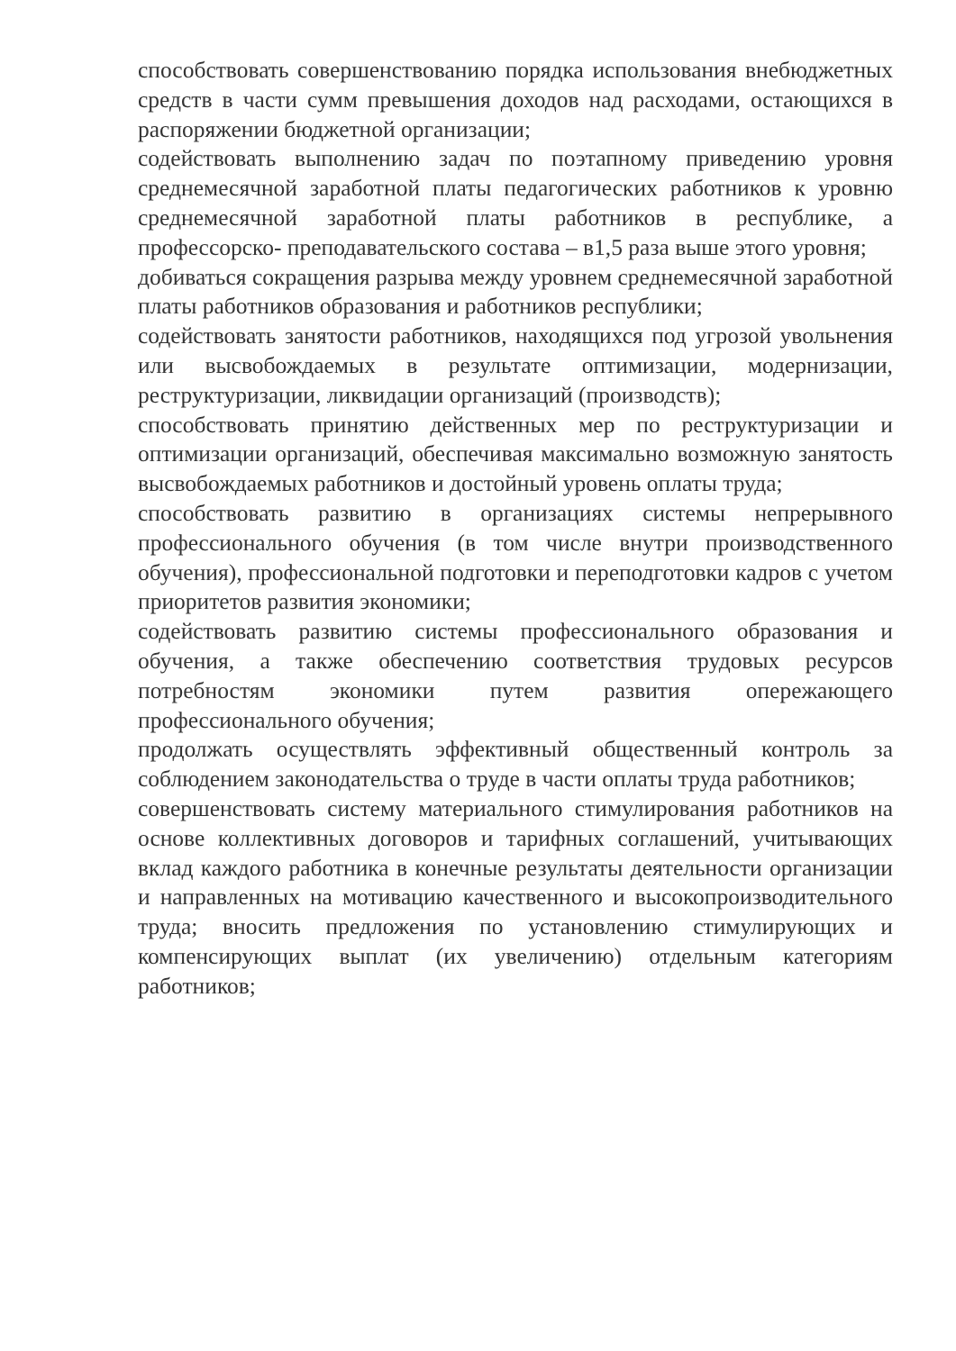способствовать совершенствованию порядка использования внебюджетных средств в части сумм превышения доходов над расходами, остающихся в распоряжении бюджетной организации;
содействовать выполнению задач по поэтапному приведению уровня среднемесячной заработной платы педагогических работников к уровню среднемесячной заработной платы работников в республике, а профессорско- преподавательского состава – в1,5 раза выше этого уровня;
добиваться сокращения разрыва между уровнем среднемесячной заработной платы работников образования и работников республики;
содействовать занятости работников, находящихся под угрозой увольнения или высвобождаемых в результате оптимизации, модернизации, реструктуризации, ликвидации организаций (производств);
способствовать принятию действенных мер по реструктуризации и оптимизации организаций, обеспечивая максимально возможную занятость высвобождаемых работников и достойный уровень оплаты труда;
способствовать развитию в организациях системы непрерывного профессионального обучения (в том числе внутри производственного обучения), профессиональной подготовки и переподготовки кадров с учетом приоритетов развития экономики;
содействовать развитию системы профессионального образования и обучения, а также обеспечению соответствия трудовых ресурсов потребностям экономики путем развития опережающего профессионального обучения;
продолжать осуществлять эффективный общественный контроль за соблюдением законодательства о труде в части оплаты труда работников;
совершенствовать систему материального стимулирования работников на основе коллективных договоров и тарифных соглашений, учитывающих вклад каждого работника в конечные результаты деятельности организации и направленных на мотивацию качественного и высокопроизводительного труда; вносить предложения по установлению стимулирующих и компенсирующих выплат (их увеличению) отдельным категориям работников;